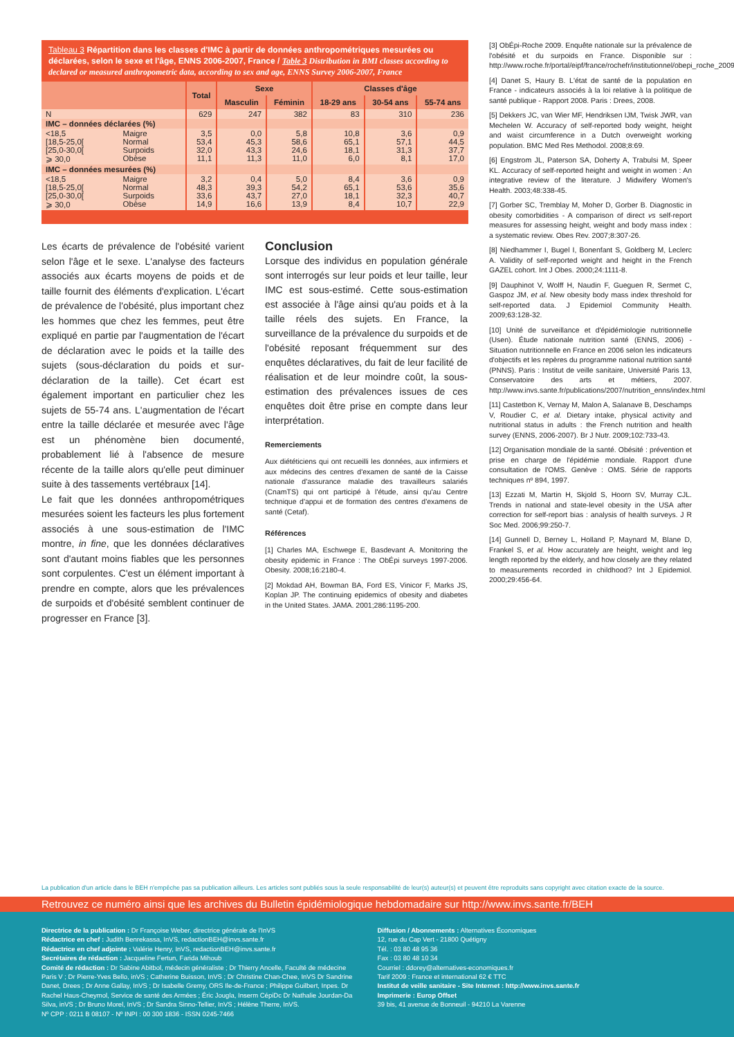Tableau 3 Répartition dans les classes d'IMC à partir de données anthropométriques mesurées ou déclarées, selon le sexe et l'âge, ENNS 2006-2007, France / Table 3 Distribution in BMI classes according to declared or measured anthropometric data, according to sex and age, ENNS Survey 2006-2007, France
| | | Total | Sexe | | Classes d'âge | | |
| --- | --- | --- | --- | --- | --- | --- | --- |
| | | | Masculin | Féminin | 18-29 ans | 30-54 ans | 55-74 ans |
| N | | 629 | 247 | 382 | 83 | 310 | 236 |
| IMC – données déclarées (%) | | | | | | | |
| <18,5 [18,5-25,0[ [25,0-30,0[ ⩾ 30,0 | Maigre Normal Surpoids Obèse | 3,5 53,4 32,0 11,1 | 0,0 45,3 43,3 11,3 | 5,8 58,6 24,6 11,0 | 10,8 65,1 18,1 6,0 | 3,6 57,1 31,3 8,1 | 0,9 44,5 37,7 17,0 |
| IMC – données mesurées (%) | | | | | | | |
| <18,5 [18,5-25,0[ [25,0-30,0[ ⩾ 30,0 | Maigre Normal Surpoids Obèse | 3,2 48,3 33,6 14,9 | 0,4 39,3 43,7 16,6 | 5,0 54,2 27,0 13,9 | 8,4 65,1 18,1 8,4 | 3,6 53,6 32,3 10,7 | 0,9 35,6 40,7 22,9 |
Les écarts de prévalence de l'obésité varient selon l'âge et le sexe. L'analyse des facteurs associés aux écarts moyens de poids et de taille fournit des éléments d'explication. L'écart de prévalence de l'obésité, plus important chez les hommes que chez les femmes, peut être expliqué en partie par l'augmentation de l'écart de déclaration avec le poids et la taille des sujets (sous-déclaration du poids et sur-déclaration de la taille). Cet écart est également important en particulier chez les sujets de 55-74 ans. L'augmentation de l'écart entre la taille déclarée et mesurée avec l'âge est un phénomène bien documenté, probablement lié à l'absence de mesure récente de la taille alors qu'elle peut diminuer suite à des tassements vertébraux [14].
Le fait que les données anthropométriques mesurées soient les facteurs les plus fortement associés à une sous-estimation de l'IMC montre, in fine, que les données déclaratives sont d'autant moins fiables que les personnes sont corpulentes. C'est un élément important à prendre en compte, alors que les prévalences de surpoids et d'obésité semblent continuer de progresser en France [3].
Conclusion
Lorsque des individus en population générale sont interrogés sur leur poids et leur taille, leur IMC est sous-estimé. Cette sous-estimation est associée à l'âge ainsi qu'au poids et à la taille réels des sujets. En France, la surveillance de la prévalence du surpoids et de l'obésité reposant fréquemment sur des enquêtes déclaratives, du fait de leur facilité de réalisation et de leur moindre coût, la sous-estimation des prévalences issues de ces enquêtes doit être prise en compte dans leur interprétation.
Remerciements
Aux diététiciens qui ont recueilli les données, aux infirmiers et aux médecins des centres d'examen de santé de la Caisse nationale d'assurance maladie des travailleurs salariés (CnamTS) qui ont participé à l'étude, ainsi qu'au Centre technique d'appui et de formation des centres d'examens de santé (Cetaf).
Références
[1] Charles MA, Eschwege E, Basdevant A. Monitoring the obesity epidemic in France : The ObÉpi surveys 1997-2006. Obesity. 2008;16:2180-4.
[2] Mokdad AH, Bowman BA, Ford ES, Vinicor F, Marks JS, Koplan JP. The continuing epidemics of obesity and diabetes in the United States. JAMA. 2001;286:1195-200.
[3] ObÉpi-Roche 2009. Enquête nationale sur la prévalence de l'obésité et du surpoids en France. Disponible sur : http://www.roche.fr/portal/eipf/france/rochefr/institutionnel/obepi_roche_2009
[4] Danet S, Haury B. L'état de santé de la population en France - indicateurs associés à la loi relative à la politique de santé publique - Rapport 2008. Paris : Drees, 2008.
[5] Dekkers JC, van Wier MF, Hendriksen IJM, Twisk JWR, van Mechelen W. Accuracy of self-reported body weight, height and waist circumference in a Dutch overweight working population. BMC Med Res Methodol. 2008;8:69.
[6] Engstrom JL, Paterson SA, Doherty A, Trabulsi M, Speer KL. Accuracy of self-reported height and weight in women : An integrative review of the literature. J Midwifery Women's Health. 2003;48:338-45.
[7] Gorber SC, Tremblay M, Moher D, Gorber B. Diagnostic in obesity comorbidities - A comparison of direct vs self-report measures for assessing height, weight and body mass index : a systematic review. Obes Rev. 2007;8:307-26.
[8] Niedhammer I, Bugel I, Bonenfant S, Goldberg M, Leclerc A. Validity of self-reported weight and height in the French GAZEL cohort. Int J Obes. 2000;24:1111-8.
[9] Dauphinot V, Wolff H, Naudin F, Gueguen R, Sermet C, Gaspoz JM, et al. New obesity body mass index threshold for self-reported data. J Epidemiol Community Health. 2009;63:128-32.
[10] Unité de surveillance et d'épidémiologie nutritionnelle (Usen). Étude nationale nutrition santé (ENNS, 2006) - Situation nutritionnelle en France en 2006 selon les indicateurs d'objectifs et les repères du programme national nutrition santé (PNNS). Paris : Institut de veille sanitaire, Université Paris 13, Conservatoire des arts et métiers, 2007. http://www.invs.sante.fr/publications/2007/nutrition_enns/index.html
[11] Castetbon K, Vernay M, Malon A, Salanave B, Deschamps V, Roudier C, et al. Dietary intake, physical activity and nutritional status in adults : the French nutrition and health survey (ENNS, 2006-2007). Br J Nutr. 2009;102:733-43.
[12] Organisation mondiale de la santé. Obésité : prévention et prise en charge de l'épidémie mondiale. Rapport d'une consultation de l'OMS. Genève : OMS. Série de rapports techniques nº 894, 1997.
[13] Ezzati M, Martin H, Skjold S, Hoorn SV, Murray CJL. Trends in national and state-level obesity in the USA after correction for self-report bias : analysis of health surveys. J R Soc Med. 2006;99:250-7.
[14] Gunnell D, Berney L, Holland P, Maynard M, Blane D, Frankel S, et al. How accurately are height, weight and leg length reported by the elderly, and how closely are they related to measurements recorded in childhood? Int J Epidemiol. 2000;29:456-64.
La publication d'un article dans le BEH n'empêche pas sa publication ailleurs. Les articles sont publiés sous la seule responsabilité de leur(s) auteur(s) et peuvent être reproduits sans copyright avec citation exacte de la source.
Retrouvez ce numéro ainsi que les archives du Bulletin épidémiologique hebdomadaire sur http://www.invs.sante.fr/BEH
Directrice de la publication : Dr Françoise Weber, directrice générale de l'InVS
Rédactrice en chef : Judith Benrekassa, InVS, redactionBEH@invs.sante.fr
Rédactrice en chef adjointe : Valérie Henry, InVS, redactionBEH@invs.sante.fr
Secrétaires de rédaction : Jacqueline Fertun, Farida Mihoub
Comité de rédaction : Dr Sabine Abitbol, médecin généraliste ; Dr Thierry Ancelle, Faculté de médecine Paris V ; Dr Pierre-Yves Bello, inVS ; Catherine Buisson, InVS ; Dr Christine Chan-Chee, InVS Dr Sandrine Danet, Drees ; Dr Anne Gallay, InVS ; Dr Isabelle Gremy, ORS Ile-de-France ; Philippe Guilbert, Inpes. Dr Rachel Haus-Cheymol, Service de santé des Armées ; Éric Jougla, Inserm CépiDc Dr Nathalie Jourdan-Da Silva, inVS ; Dr Bruno Morel, InVS ; Dr Sandra Sinno-Tellier, InVS ; Hélène Therre, InVS.
Nº CPP : 0211 B 08107 - Nº INPI : 00 300 1836 - ISSN 0245-7466
Diffusion / Abonnements : Alternatives Économiques
12, rue du Cap Vert - 21800 Quétigny
Tél. : 03 80 48 95 36
Fax : 03 80 48 10 34
Courriel : ddorey@alternatives-economiques.fr
Tarif 2009 : France et international 62 € TTC
Institut de veille sanitaire - Site Internet : http://www.invs.sante.fr
Imprimerie : Europ Offset
39 bis, 41 avenue de Bonneuil - 94210 La Varenne